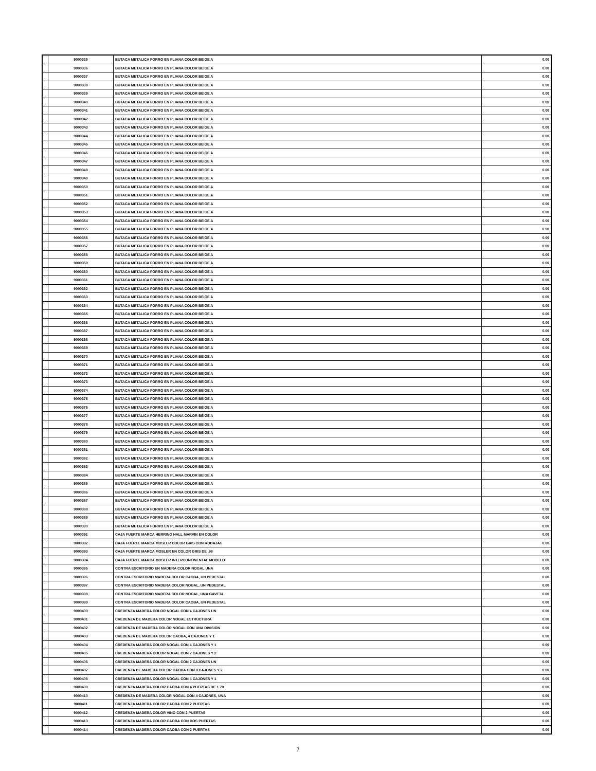| | 9000335 | BUTACA METALICA FORRO EN PLIANA COLOR BEIGE A | 0.00 |
| | 9000336 | BUTACA METALICA FORRO EN PLIANA COLOR BEIGE A | 0.00 |
| | 9000337 | BUTACA METALICA FORRO EN PLIANA COLOR BEIGE A | 0.00 |
| | 9000338 | BUTACA METALICA FORRO EN PLIANA COLOR BEIGE A | 0.00 |
| | 9000339 | BUTACA METALICA FORRO EN PLIANA COLOR BEIGE A | 0.00 |
| | 9000340 | BUTACA METALICA FORRO EN PLIANA COLOR BEIGE A | 0.00 |
| | 9000341 | BUTACA METALICA FORRO EN PLIANA COLOR BEIGE A | 0.00 |
| | 9000342 | BUTACA METALICA FORRO EN PLIANA COLOR BEIGE A | 0.00 |
| | 9000343 | BUTACA METALICA FORRO EN PLIANA COLOR BEIGE A | 0.00 |
| | 9000344 | BUTACA METALICA FORRO EN PLIANA COLOR BEIGE A | 0.00 |
| | 9000345 | BUTACA METALICA FORRO EN PLIANA COLOR BEIGE A | 0.00 |
| | 9000346 | BUTACA METALICA FORRO EN PLIANA COLOR BEIGE A | 0.00 |
| | 9000347 | BUTACA METALICA FORRO EN PLIANA COLOR BEIGE A | 0.00 |
| | 9000348 | BUTACA METALICA FORRO EN PLIANA COLOR BEIGE A | 0.00 |
| | 9000349 | BUTACA METALICA FORRO EN PLIANA COLOR BEIGE A | 0.00 |
| | 9000350 | BUTACA METALICA FORRO EN PLIANA COLOR BEIGE A | 0.00 |
| | 9000351 | BUTACA METALICA FORRO EN PLIANA COLOR BEIGE A | 0.00 |
| | 9000352 | BUTACA METALICA FORRO EN PLIANA COLOR BEIGE A | 0.00 |
| | 9000353 | BUTACA METALICA FORRO EN PLIANA COLOR BEIGE A | 0.00 |
| | 9000354 | BUTACA METALICA FORRO EN PLIANA COLOR BEIGE A | 0.00 |
| | 9000355 | BUTACA METALICA FORRO EN PLIANA COLOR BEIGE A | 0.00 |
| | 9000356 | BUTACA METALICA FORRO EN PLIANA COLOR BEIGE A | 0.00 |
| | 9000357 | BUTACA METALICA FORRO EN PLIANA COLOR BEIGE A | 0.00 |
| | 9000358 | BUTACA METALICA FORRO EN PLIANA COLOR BEIGE A | 0.00 |
| | 9000359 | BUTACA METALICA FORRO EN PLIANA COLOR BEIGE A | 0.00 |
| | 9000360 | BUTACA METALICA FORRO EN PLIANA COLOR BEIGE A | 0.00 |
| | 9000361 | BUTACA METALICA FORRO EN PLIANA COLOR BEIGE A | 0.00 |
| | 9000362 | BUTACA METALICA FORRO EN PLIANA COLOR BEIGE A | 0.00 |
| | 9000363 | BUTACA METALICA FORRO EN PLIANA COLOR BEIGE A | 0.00 |
| | 9000364 | BUTACA METALICA FORRO EN PLIANA COLOR BEIGE A | 0.00 |
| | 9000365 | BUTACA METALICA FORRO EN PLIANA COLOR BEIGE A | 0.00 |
| | 9000366 | BUTACA METALICA FORRO EN PLIANA COLOR BEIGE A | 0.00 |
| | 9000367 | BUTACA METALICA FORRO EN PLIANA COLOR BEIGE A | 0.00 |
| | 9000368 | BUTACA METALICA FORRO EN PLIANA COLOR BEIGE A | 0.00 |
| | 9000369 | BUTACA METALICA FORRO EN PLIANA COLOR BEIGE A | 0.00 |
| | 9000370 | BUTACA METALICA FORRO EN PLIANA COLOR BEIGE A | 0.00 |
| | 9000371 | BUTACA METALICA FORRO EN PLIANA COLOR BEIGE A | 0.00 |
| | 9000372 | BUTACA METALICA FORRO EN PLIANA COLOR BEIGE A | 0.00 |
| | 9000373 | BUTACA METALICA FORRO EN PLIANA COLOR BEIGE A | 0.00 |
| | 9000374 | BUTACA METALICA FORRO EN PLIANA COLOR BEIGE A | 0.00 |
| | 9000375 | BUTACA METALICA FORRO EN PLIANA COLOR BEIGE A | 0.00 |
| | 9000376 | BUTACA METALICA FORRO EN PLIANA COLOR BEIGE A | 0.00 |
| | 9000377 | BUTACA METALICA FORRO EN PLIANA COLOR BEIGE A | 0.00 |
| | 9000378 | BUTACA METALICA FORRO EN PLIANA COLOR BEIGE A | 0.00 |
| | 9000379 | BUTACA METALICA FORRO EN PLIANA COLOR BEIGE A | 0.00 |
| | 9000380 | BUTACA METALICA FORRO EN PLIANA COLOR BEIGE A | 0.00 |
| | 9000381 | BUTACA METALICA FORRO EN PLIANA COLOR BEIGE A | 0.00 |
| | 9000382 | BUTACA METALICA FORRO EN PLIANA COLOR BEIGE A | 0.00 |
| | 9000383 | BUTACA METALICA FORRO EN PLIANA COLOR BEIGE A | 0.00 |
| | 9000384 | BUTACA METALICA FORRO EN PLIANA COLOR BEIGE A | 0.00 |
| | 9000385 | BUTACA METALICA FORRO EN PLIANA COLOR BEIGE A | 0.00 |
| | 9000386 | BUTACA METALICA FORRO EN PLIANA COLOR BEIGE A | 0.00 |
| | 9000387 | BUTACA METALICA FORRO EN PLIANA COLOR BEIGE A | 0.00 |
| | 9000388 | BUTACA METALICA FORRO EN PLIANA COLOR BEIGE A | 0.00 |
| | 9000389 | BUTACA METALICA FORRO EN PLIANA COLOR BEIGE A | 0.00 |
| | 9000390 | BUTACA METALICA FORRO EN PLIANA COLOR BEIGE A | 0.00 |
| | 9000391 | CAJA FUERTE MARCA HERRING HALL MARVIN EN COLOR | 0.00 |
| | 9000392 | CAJA FUERTE MARCA MOSLER COLOR GRIS CON RODAJAS | 0.00 |
| | 9000393 | CAJA FUERTE MARCA MOSLER EN COLOR GRIS DE .98 | 0.00 |
| | 9000394 | CAJA FUERTE MARCA MOSLER INTERCONTINENTAL MODELO | 0.00 |
| | 9000395 | CONTRA ESCRITORIO EN MADERA COLOR NOGAL UNA | 0.00 |
| | 9000396 | CONTRA ESCRITORIO MADERA COLOR CAOBA, UN PEDESTAL | 0.00 |
| | 9000397 | CONTRA ESCRITORIO MADERA COLOR NOGAL, UN PEDESTAL | 0.00 |
| | 9000398 | CONTRA ESCRITORIO MADERA COLOR NOGAL, UNA GAVETA | 0.00 |
| | 9000399 | CONTRA ESCRITORIO MADERA COLOR CAOBA, UN PEDESTAL | 0.00 |
| | 9000400 | CREDENZA MADERA COLOR NOGAL CON 4 CAJONES UN | 0.00 |
| | 9000401 | CREDENZA DE MADERA COLOR NOGAL ESTRUCTURA | 0.00 |
| | 9000402 | CREDENZA DE MADERA COLOR NOGAL CON UNA DIVISION | 0.00 |
| | 9000403 | CREDENZA DE MADERA COLOR CAOBA, 4 CAJONES Y 1 | 0.00 |
| | 9000404 | CREDENZA MADERA COLOR NOGAL CON 4 CAJONES Y 1 | 0.00 |
| | 9000405 | CREDENZA MADERA COLOR NOGAL CON 2 CAJONES Y 2 | 0.00 |
| | 9000406 | CREDENZA MADERA COLOR NOGAL CON 2 CAJONES UN | 0.00 |
| | 9000407 | CREDENZA DE MADERA COLOR CAOBA CON 8 CAJONES Y 2 | 0.00 |
| | 9000408 | CREDENZA MADERA COLOR NOGAL CON 4 CAJONES Y 1 | 0.00 |
| | 9000409 | CREDENZA MADERA COLOR CAOBA CON 4 PUERTAS DE 1.70 | 0.00 |
| | 9000410 | CREDENZA DE MADERA COLOR NOGAL CON 4 CAJONES, UNA | 0.00 |
| | 9000411 | CREDENZA MADERA COLOR CAOBA CON 2 PUERTAS | 0.00 |
| | 9000412 | CREDENZA MADERA COLOR VINO CON 2 PUERTAS | 0.00 |
| | 9000413 | CREDENZA MADERA COLOR CAOBA CON DOS PUERTAS | 0.00 |
| | 9000414 | CREDENZA MADERA COLOR CAOBA CON 2 PUERTAS | 0.00 |
7